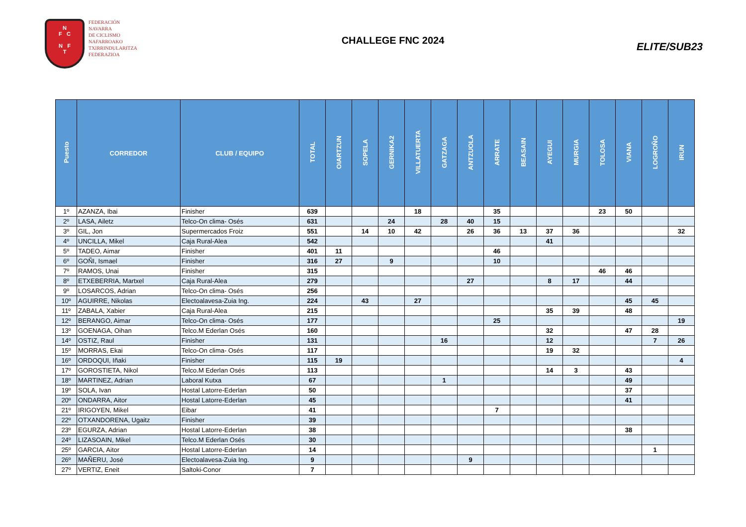N
F C
N F
T
FEDERACIÓN
NAVARRA
DE CICLISMO
NAFARROAKO
TXIRRINDULARITZA
FEDERAZIOA
CHALLEGE FNC 2024
ELITE/SUB23
| Puesto | CORREDOR | CLUB / EQUIPO | TOTAL | OIARTZUN | SOPELA | GERNIKA2 | VILLATUERTA | GATZAGA | ANTZUOLA | ARRATE | BEASAIN | AYEGUI | MURGIA | TOLOSA | VIANA | LOGROÑO | IRUN |
| --- | --- | --- | --- | --- | --- | --- | --- | --- | --- | --- | --- | --- | --- | --- | --- | --- | --- |
| 1º | AZANZA, Ibai | Finisher | 639 | | | | 18 | | | 35 | | | | 23 | 50 | | |
| 2º | LASA, Ailetz | Telco-On clima- Osés | 631 | | | 24 | | 28 | 40 | 15 | | | | | | | |
| 3º | GIL, Jon | Supermercados Froiz | 551 | | 14 | 10 | 42 | | 26 | 36 | 13 | 37 | 36 | | | | 32 |
| 4º | UNCILLA, Mikel | Caja Rural-Alea | 542 | | | | | | | | | 41 | | | | | |
| 5º | TADEO, Aimar | Finisher | 401 | 11 | | | | | | 46 | | | | | | | |
| 6º | GOÑI, Ismael | Finisher | 316 | 27 | | 9 | | | | 10 | | | | | | | |
| 7º | RAMOS, Unai | Finisher | 315 | | | | | | | | | | | 46 | 46 | | |
| 8º | ETXEBERRIA, Martxel | Caja Rural-Alea | 279 | | | | | | 27 | | | 8 | 17 | | 44 | | |
| 9º | LOSARCOS, Adrian | Telco-On clima- Osés | 256 | | | | | | | | | | | | | | |
| 10º | AGUIRRE, Nikolas | Electoalavesa-Zuia Ing. | 224 | | 43 | | 27 | | | | | | | | 45 | 45 | |
| 11º | ZABALA, Xabier | Caja Rural-Alea | 215 | | | | | | | | | 35 | 39 | | 48 | | |
| 12º | BERANGO, Aimar | Telco-On clima- Osés | 177 | | | | | | | 25 | | | | | | | 19 |
| 13º | GOENAGA, Oihan | Telco.M Ederlan Osés | 160 | | | | | | | | | 32 | | | 47 | 28 | |
| 14º | OSTIZ, Raul | Finisher | 131 | | | | | 16 | | | | 12 | | | | 7 | 26 |
| 15º | MORRAS, Ekai | Telco-On clima- Osés | 117 | | | | | | | | | 19 | 32 | | | | |
| 16º | ORDOQUI, Iñaki | Finisher | 115 | 19 | | | | | | | | | | | | | 4 |
| 17º | GOROSTIETA, Nikol | Telco.M Ederlan Osés | 113 | | | | | | | | | 14 | 3 | | 43 | | |
| 18º | MARTINEZ, Adrian | Laboral Kutxa | 67 | | | | | 1 | | | | | | | 49 | | |
| 19º | SOLA, Ivan | Hostal Latorre-Ederlan | 50 | | | | | | | | | | | | 37 | | |
| 20º | ONDARRA, Aitor | Hostal Latorre-Ederlan | 45 | | | | | | | | | | | | 41 | | |
| 21º | IRIGOYEN, Mikel | Eibar | 41 | | | | | | | 7 | | | | | | | |
| 22º | OTXANDORENA, Ugaitz | Finisher | 39 | | | | | | | | | | | | | | |
| 23º | EGURZA, Adrian | Hostal Latorre-Ederlan | 38 | | | | | | | | | | | | 38 | | |
| 24º | LIZASOAIN, Mikel | Telco.M Ederlan Osés | 30 | | | | | | | | | | | | | | |
| 25º | GARCIA, Aitor | Hostal Latorre-Ederlan | 14 | | | | | | | | | | | | | 1 | |
| 26º | MAÑERU, José | Electoalavesa-Zuia Ing. | 9 | | | | | | 9 | | | | | | | | |
| 27º | VERTIZ, Eneit | Saltoki-Conor | 7 | | | | | | | | | | | | | | |